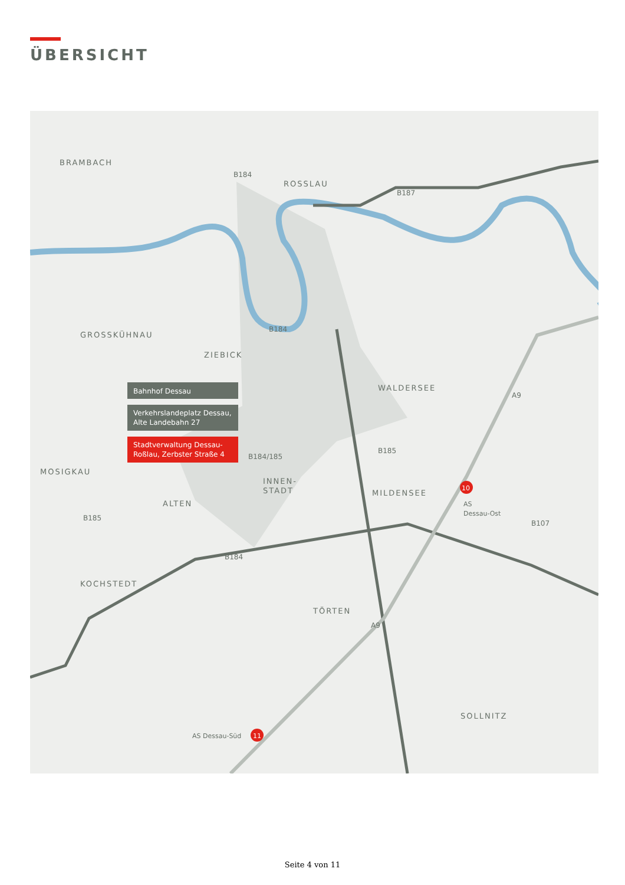ÜBERSICHT
BRAMBACH
ROSSLAU
GROSSKÜHNAU
ZIEBICK
WALDERSEE
MOSIGKAU
ALTEN
INNEN-
STADT
MILDENSEE
KOCHSTEDT
TÖRTEN
SOLLNITZ
B184
B187
B184
A9
B184/185
B185
B185
B107
B184
A9
Bahnhof Dessau
Verkehrslandeplatz Dessau,
Alte Landebahn 27
Stadtverwaltung Dessau-
Roßlau, Zerbster Straße 4
10
AS
Dessau-Ost
11
AS Dessau-Süd
Seite 4 von 11